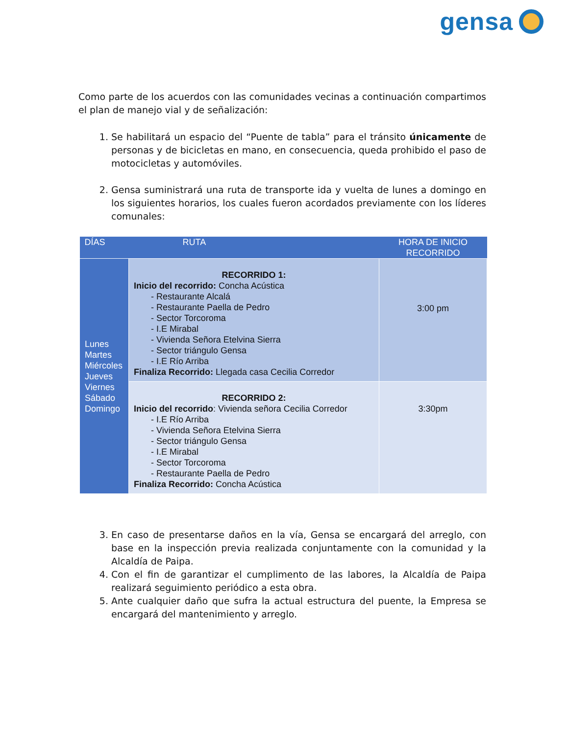gensa
Como parte de los acuerdos con las comunidades vecinas a continuación compartimos el plan de manejo vial y de señalización:
1. Se habilitará un espacio del “Puente de tabla” para el tránsito únicamente de personas y de bicicletas en mano, en consecuencia, queda prohibido el paso de motocicletas y automóviles.
2. Gensa suministrará una ruta de transporte ida y vuelta de lunes a domingo en los siguientes horarios, los cuales fueron acordados previamente con los líderes comunales:
| DÍAS | RUTA | HORA DE INICIO RECORRIDO |
| --- | --- | --- |
| Lunes Martes Miércoles Jueves Viernes Sábado Domingo | RECORRIDO 1: Inicio del recorrido: Concha Acústica - Restaurante Alcalá - Restaurante Paella de Pedro - Sector Torcoroma - I.E Mirabal - Vivienda Señora Etelvina Sierra - Sector triángulo Gensa - I.E Río Arriba Finaliza Recorrido: Llegada casa Cecilia Corredor | 3:00 pm |
| | RECORRIDO 2: Inicio del recorrido : Vivienda señora Cecilia Corredor - I.E Río Arriba - Vivienda Señora Etelvina Sierra - Sector triángulo Gensa - I.E Mirabal - Sector Torcoroma - Restaurante Paella de Pedro Finaliza Recorrido: Concha Acústica | 3:30pm |
3. En caso de presentarse daños en la vía, Gensa se encargará del arreglo, con base en la inspección previa realizada conjuntamente con la comunidad y la Alcaldía de Paipa.
4. Con el fin de garantizar el cumplimento de las labores, la Alcaldía de Paipa realizará seguimiento periódico a esta obra.
5. Ante cualquier daño que sufra la actual estructura del puente, la Empresa se encargará del mantenimiento y arreglo.